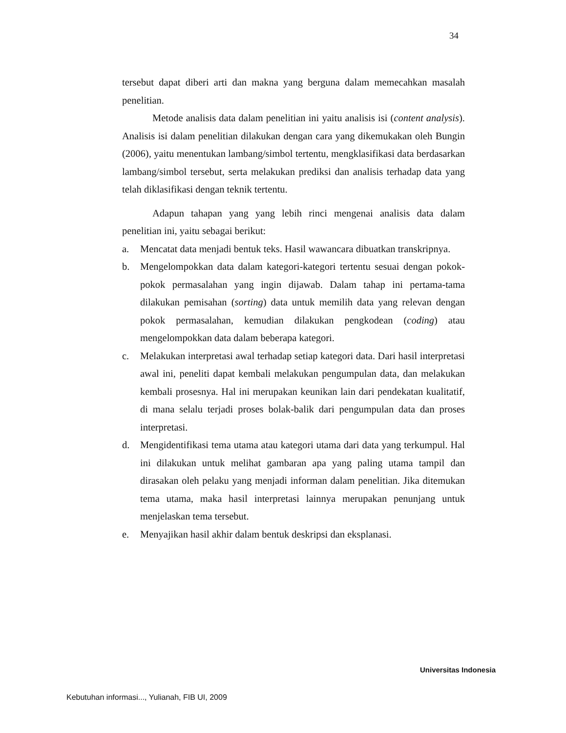34
tersebut dapat diberi arti dan makna yang berguna dalam memecahkan masalah penelitian.
Metode analisis data dalam penelitian ini yaitu analisis isi (content analysis). Analisis isi dalam penelitian dilakukan dengan cara yang dikemukakan oleh Bungin (2006), yaitu menentukan lambang/simbol tertentu, mengklasifikasi data berdasarkan lambang/simbol tersebut, serta melakukan prediksi dan analisis terhadap data yang telah diklasifikasi dengan teknik tertentu.
Adapun tahapan yang yang lebih rinci mengenai analisis data dalam penelitian ini, yaitu sebagai berikut:
a. Mencatat data menjadi bentuk teks. Hasil wawancara dibuatkan transkripnya.
b. Mengelompokkan data dalam kategori-kategori tertentu sesuai dengan pokok-pokok permasalahan yang ingin dijawab. Dalam tahap ini pertama-tama dilakukan pemisahan (sorting) data untuk memilih data yang relevan dengan pokok permasalahan, kemudian dilakukan pengkodean (coding) atau mengelompokkan data dalam beberapa kategori.
c. Melakukan interpretasi awal terhadap setiap kategori data. Dari hasil interpretasi awal ini, peneliti dapat kembali melakukan pengumpulan data, dan melakukan kembali prosesnya. Hal ini merupakan keunikan lain dari pendekatan kualitatif, di mana selalu terjadi proses bolak-balik dari pengumpulan data dan proses interpretasi.
d. Mengidentifikasi tema utama atau kategori utama dari data yang terkumpul. Hal ini dilakukan untuk melihat gambaran apa yang paling utama tampil dan dirasakan oleh pelaku yang menjadi informan dalam penelitian. Jika ditemukan tema utama, maka hasil interpretasi lainnya merupakan penunjang untuk menjelaskan tema tersebut.
e. Menyajikan hasil akhir dalam bentuk deskripsi dan eksplanasi.
Universitas Indonesia
Kebutuhan informasi..., Yulianah, FIB UI, 2009